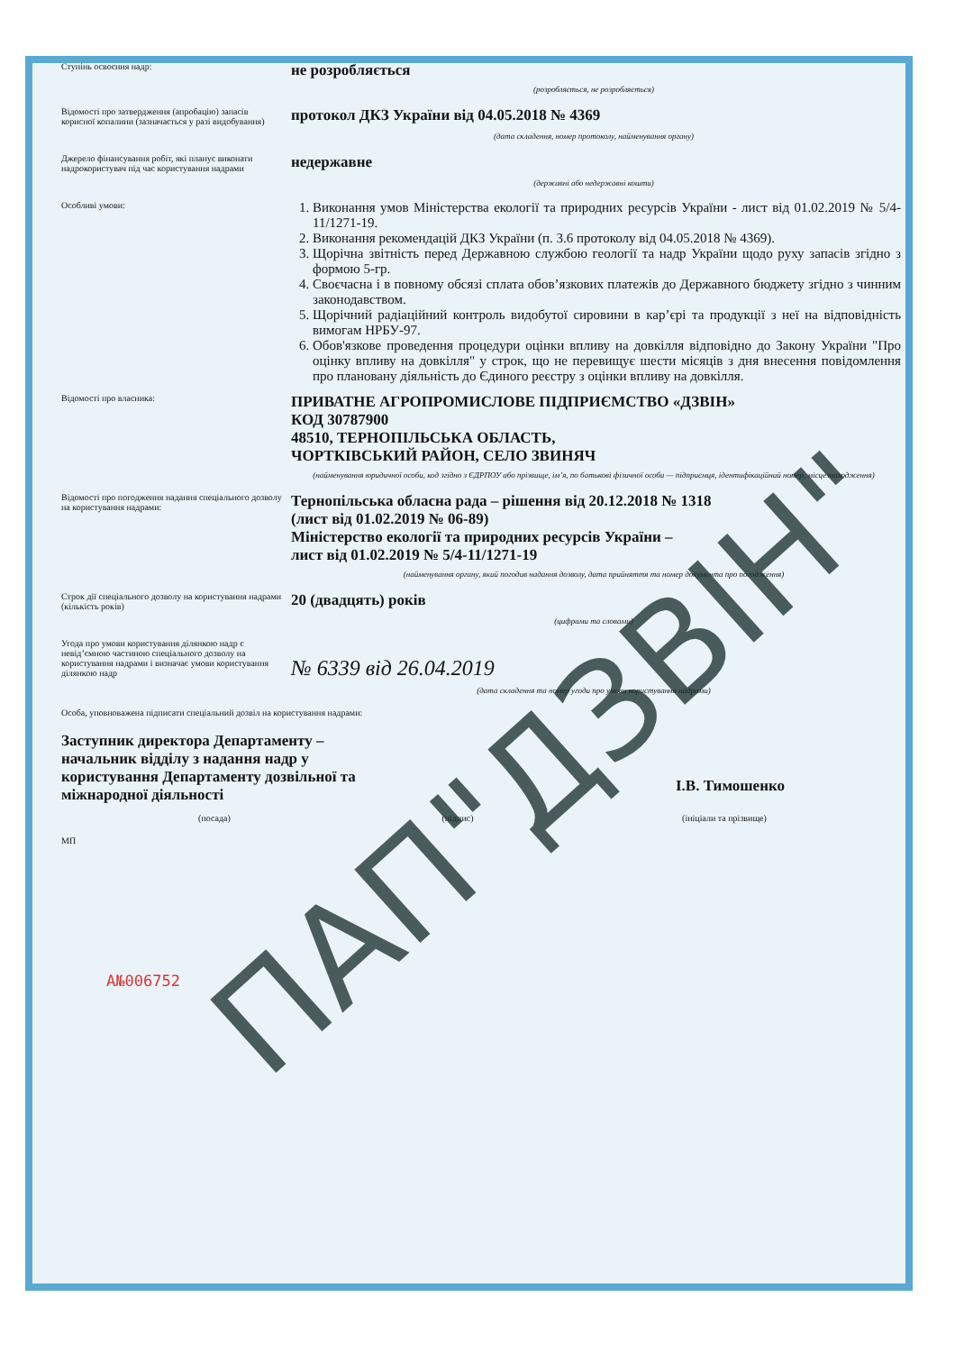Ступінь освоєння надр:
не розробляється
(розробляється, не розробляється)
Відомості про затвердження (апробацію) запасів корисної копалини (зазначається у разі видобування)
протокол ДКЗ України від 04.05.2018 № 4369
(дата складення, номер протоколу, найменування органу)
Джерело фінансування робіт, які планує виконати надрокористувач під час користування надрами
недержавне
(державні або недержавні кошти)
Особливі умови:
1. Виконання умов Міністерства екології та природних ресурсів України - лист від 01.02.2019 № 5/4-11/1271-19.
2. Виконання рекомендацій ДКЗ України (п. 3.6 протоколу від 04.05.2018 № 4369).
3. Щорічна звітність перед Державною службою геології та надр України щодо руху запасів згідно з формою 5-гр.
4. Своєчасна і в повному обсязі сплата обов’язкових платежів до Державного бюджету згідно з чинним законодавством.
5. Щорічний радіаційний контроль видобутої сировини в кар’єрі та продукції з неї на відповідність вимогам НРБУ-97.
6. Обов'язкове проведення процедури оцінки впливу на довкілля відповідно до Закону України "Про оцінку впливу на довкілля" у строк, що не перевищує шести місяців з дня внесення повідомлення про плановану діяльність до Єдиного реєстру з оцінки впливу на довкілля.
Відомості про власника:
ПРИВАТНЕ АГРОПРОМИСЛОВЕ ПІДПРИЄМСТВО «ДЗВІН»
КОД 30787900
48510, ТЕРНОПІЛЬСЬКА ОБЛАСТЬ,
ЧОРТКІВСЬКИЙ РАЙОН, СЕЛО ЗВИНЯЧ
(найменування юридичної особи, код згідно з ЄДРПОУ або прізвище, ім’я, по батькові фізичної особи — підприємця, ідентифікаційний номер, місцезнаходження)
Відомості про погодження надання спеціального дозволу на користування надрами:
Тернопільська обласна рада – рішення від 20.12.2018 № 1318
(лист від 01.02.2019 № 06-89)
Міністерство екології та природних ресурсів України –
лист від 01.02.2019 № 5/4-11/1271-19
(найменування органу, який погодив надання дозволу, дата прийняття та номер документа про погодження)
Строк дії спеціального дозволу на користування надрами (кількість років)
20 (двадцять) років
(цифрами та словами)
Угода про умови користування ділянкою надр є невід’ємною частиною спеціального дозволу на користування надрами і визначає умови користування ділянкою надр
№ 6339 від 26.04.2019
(дата складення та номер угоди про умови користування надрами)
Особа, уповноважена підписати спеціальний дозвіл на користування надрами:
Заступник директора Департаменту – начальник відділу з надання надр у користування Департаменту дозвільної та міжнародної діяльності
І.В. Тимошенко
(посада) (підпис) (ініціали та прізвище)
МП
А№006752
ПАП"ДЗВІН"